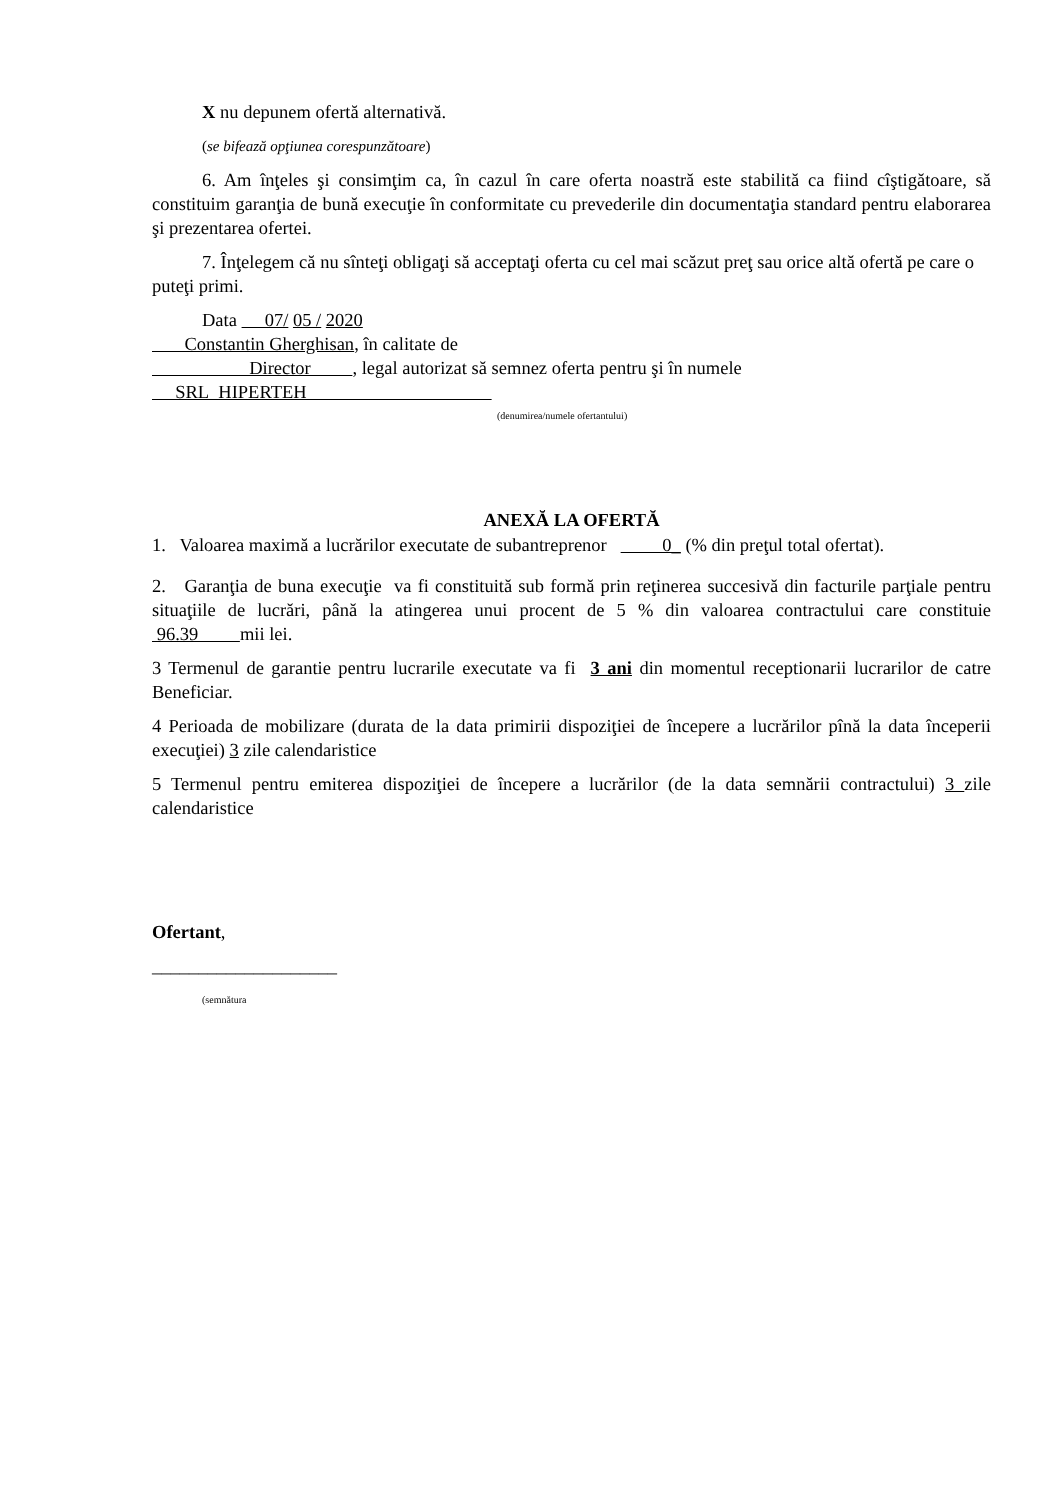X nu depunem ofertă alternativă.
(se bifează opţiunea corespunzătoare)
6. Am înţeles şi consimţim ca, în cazul în care oferta noastră este stabilită ca fiind cîştigătoare, să constituim garanţia de bună execuţie în conformitate cu prevederile din documentaţia standard pentru elaborarea şi prezentarea ofertei.
7. Înţelegem că nu sînteţi obligaţi să acceptaţi oferta cu cel mai scăzut preţ sau orice altă ofertă pe care o puteţi primi.
Data 07/ 05 / 2020
Constantin Gherghisan, în calitate de
Director , legal autorizat să semnez oferta pentru şi în numele
SRL HIPERTEH
(denumirea/numele ofertantului)
ANEXĂ LA OFERTĂ
1. Valoarea maximă a lucrărilor executate de subantreprenor 0_ (% din preţul total ofertat).
2. Garanţia de buna execuţie va fi constituită sub formă prin reţinerea succesivă din facturile parţiale pentru situaţiile de lucrări, până la atingerea unui procent de 5 % din valoarea contractului care constituie 96.39 mii lei.
3 Termenul de garantie pentru lucrarile executate va fi 3 ani din momentul receptionarii lucrarilor de catre Beneficiar.
4 Perioada de mobilizare (durata de la data primirii dispoziţiei de începere a lucrărilor pînă la data începerii execuţiei) 3 zile calendaristice
5 Termenul pentru emiterea dispoziţiei de începere a lucrărilor (de la data semnării contractului) 3 zile calendaristice
Ofertant,
____________________
(semnătura